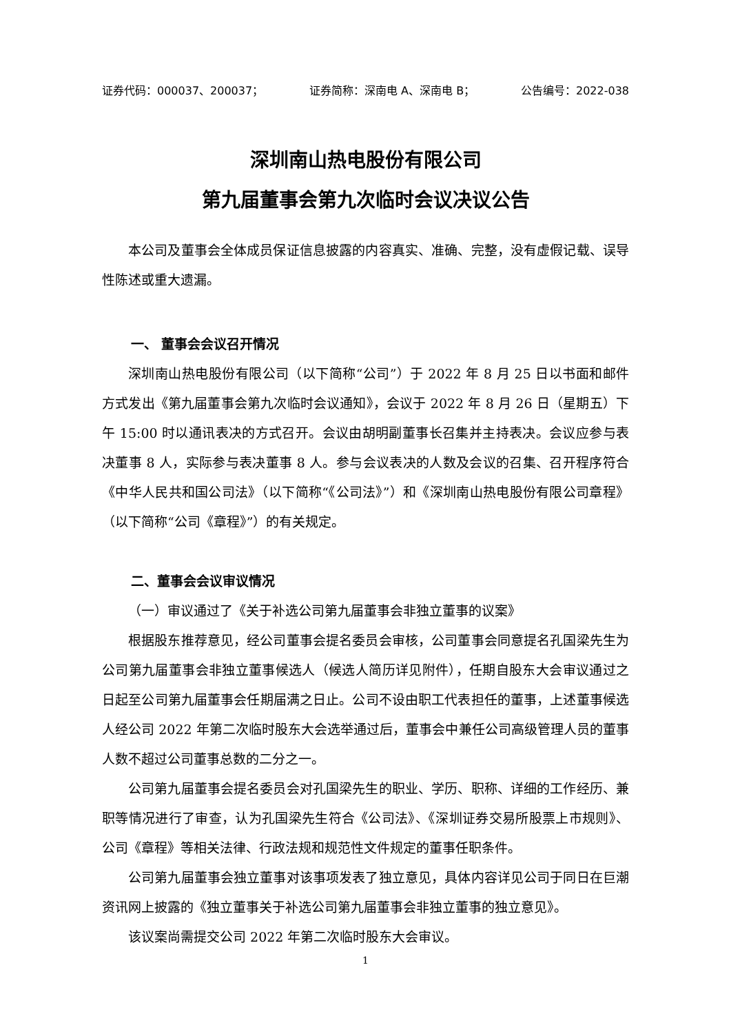证券代码：000037、200037； 证券简称：深南电 A、深南电 B； 公告编号：2022-038
深圳南山热电股份有限公司
第九届董事会第九次临时会议决议公告
本公司及董事会全体成员保证信息披露的内容真实、准确、完整，没有虚假记载、误导性陈述或重大遗漏。
一、 董事会会议召开情况
深圳南山热电股份有限公司（以下简称“公司”）于 2022 年 8 月 25 日以书面和邮件方式发出《第九届董事会第九次临时会议通知》，会议于 2022 年 8 月 26 日（星期五）下午 15:00 时以通讯表决的方式召开。会议由胡明副董事长召集并主持表决。会议应参与表决董事 8 人，实际参与表决董事 8 人。参与会议表决的人数及会议的召集、召开程序符合《中华人民共和国公司法》（以下简称“《公司法》”）和《深圳南山热电股份有限公司章程》（以下简称“公司《章程》”）的有关规定。
二、董事会会议审议情况
（一）审议通过了《关于补选公司第九届董事会非独立董事的议案》
根据股东推荐意见，经公司董事会提名委员会审核，公司董事会同意提名孔国梁先生为公司第九届董事会非独立董事候选人（候选人简历详见附件），任期自股东大会审议通过之日起至公司第九届董事会任期届满之日止。公司不设由职工代表担任的董事，上述董事候选人经公司 2022 年第二次临时股东大会选举通过后，董事会中兼任公司高级管理人员的董事人数不超过公司董事总数的二分之一。
公司第九届董事会提名委员会对孔国梁先生的职业、学历、职称、详细的工作经历、兼职等情况进行了审查，认为孔国梁先生符合《公司法》、《深圳证券交易所股票上市规则》、公司《章程》等相关法律、行政法规和规范性文件规定的董事任职条件。
公司第九届董事会独立董事对该事项发表了独立意见，具体内容详见公司于同日在巨潮资讯网上披露的《独立董事关于补选公司第九届董事会非独立董事的独立意见》。
该议案尚需提交公司 2022 年第二次临时股东大会审议。
1